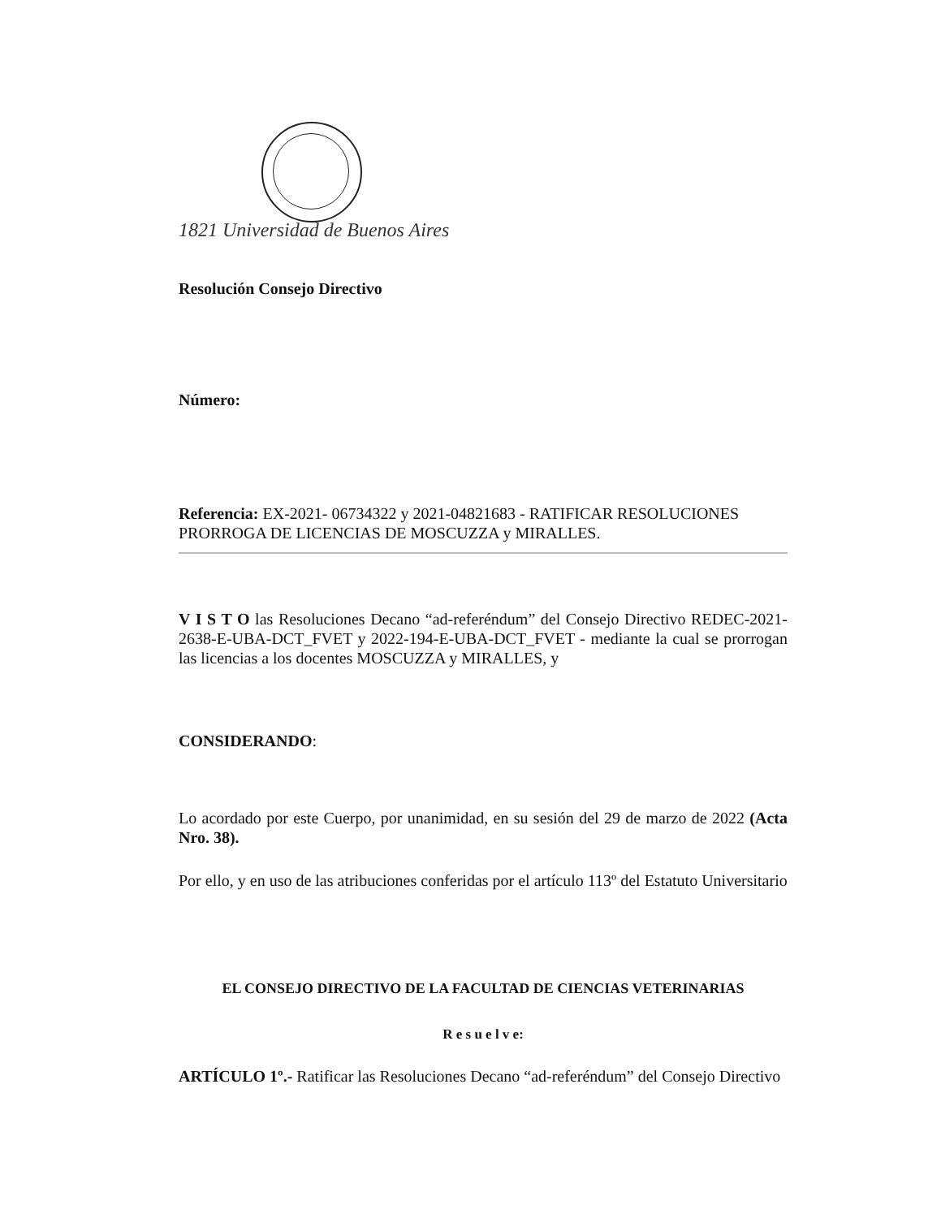1821 Universidad de Buenos Aires
Resolución Consejo Directivo
Número:
Referencia: EX-2021- 06734322 y 2021-04821683 - RATIFICAR RESOLUCIONES PRORROGA DE LICENCIAS DE MOSCUZZA y MIRALLES.
V I S T O las Resoluciones Decano “ad-referéndum” del Consejo Directivo REDEC-2021-2638-E-UBA-DCT_FVET y 2022-194-E-UBA-DCT_FVET - mediante la cual se prorrogan las licencias a los docentes MOSCUZZA y MIRALLES, y
CONSIDERANDO:
Lo acordado por este Cuerpo, por unanimidad, en su sesión del 29 de marzo de 2022 (Acta Nro. 38).
Por ello, y en uso de las atribuciones conferidas por el artículo 113º del Estatuto Universitario
EL CONSEJO DIRECTIVO DE LA FACULTAD DE CIENCIAS VETERINARIAS
R e s u e l v e:
ARTÍCULO 1º.- Ratificar las Resoluciones Decano “ad-referéndum” del Consejo Directivo